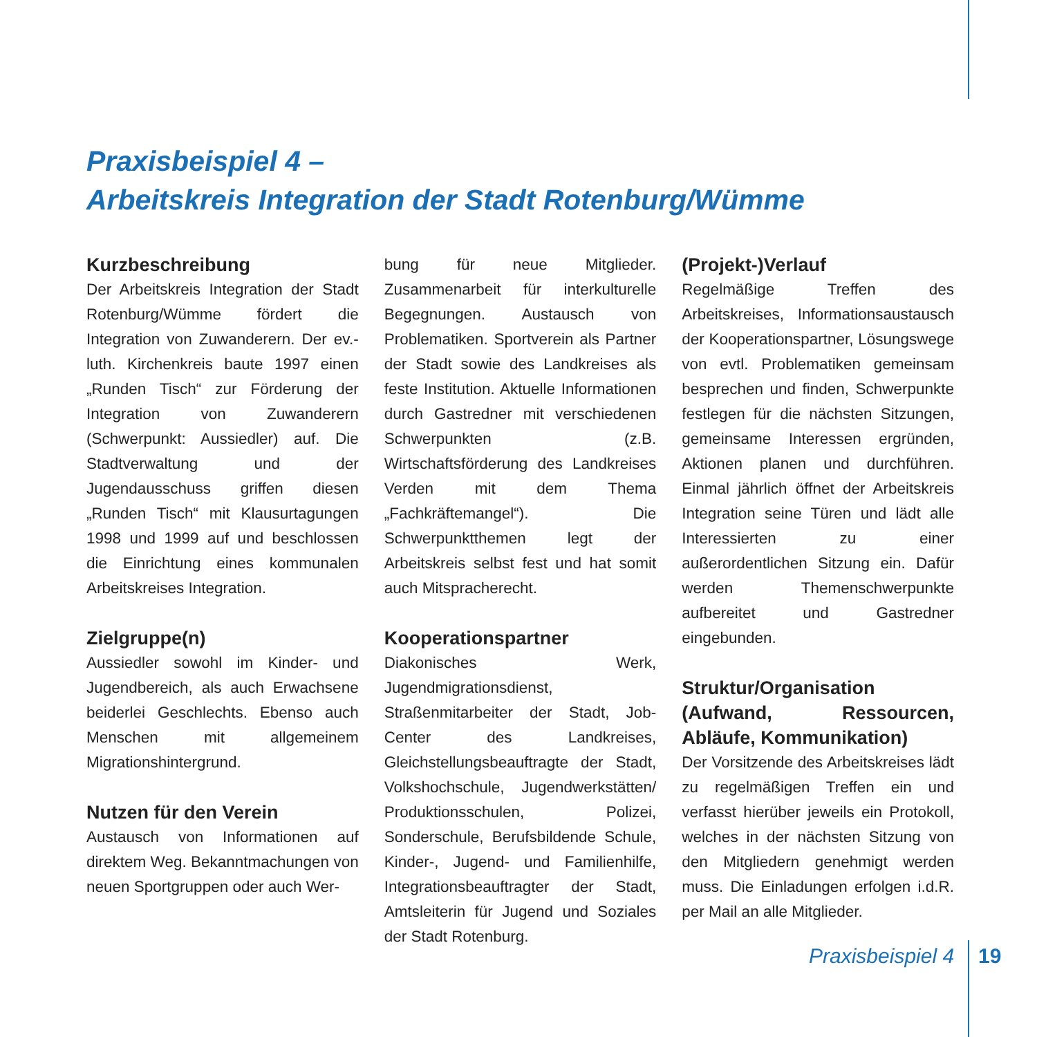Praxisbeispiel 4 –
Arbeitskreis Integration der Stadt Rotenburg/Wümme
Kurzbeschreibung
Der Arbeitskreis Integration der Stadt Rotenburg/Wümme fördert die Integration von Zuwanderern. Der ev.-luth. Kirchenkreis baute 1997 einen „Runden Tisch“ zur Förderung der Integration von Zuwanderern (Schwerpunkt: Aussiedler) auf. Die Stadtverwaltung und der Jugendausschuss griffen diesen „Runden Tisch“ mit Klausurtagungen 1998 und 1999 auf und beschlossen die Einrichtung eines kommunalen Arbeitskreises Integration.
Zielgruppe(n)
Aussiedler sowohl im Kinder- und Jugendbereich, als auch Erwachsene beiderlei Geschlechts. Ebenso auch Menschen mit allgemeinem Migrationshintergrund.
Nutzen für den Verein
Austausch von Informationen auf direktem Weg. Bekanntmachungen von neuen Sportgruppen oder auch Wer-
bung für neue Mitglieder. Zusammenarbeit für interkulturelle Begegnungen. Austausch von Problematiken. Sportverein als Partner der Stadt sowie des Landkreises als feste Institution. Aktuelle Informationen durch Gastredner mit verschiedenen Schwerpunkten (z.B. Wirtschaftsförderung des Landkreises Verden mit dem Thema „Fachkräftemangel“). Die Schwerpunktthemen legt der Arbeitskreis selbst fest und hat somit auch Mitspracherecht.
Kooperationspartner
Diakonisches Werk, Jugendmigrationsdienst, Straßenmitarbeiter der Stadt, Job-Center des Landkreises, Gleichstellungsbeauftragte der Stadt, Volkshochschule, Jugendwerkstätten/ Produktionsschulen, Polizei, Sonderschule, Berufsbildende Schule, Kinder-, Jugend- und Familienhilfe, Integrationsbeauftragter der Stadt, Amtsleiterin für Jugend und Soziales der Stadt Rotenburg.
(Projekt-)Verlauf
Regelmäßige Treffen des Arbeitskreises, Informationsaustausch der Kooperationspartner, Lösungswege von evtl. Problematiken gemeinsam besprechen und finden, Schwerpunkte festlegen für die nächsten Sitzungen, gemeinsame Interessen ergründen, Aktionen planen und durchführen. Einmal jährlich öffnet der Arbeitskreis Integration seine Türen und lädt alle Interessierten zu einer außerordentlichen Sitzung ein. Dafür werden Themenschwerpunkte aufbereitet und Gastredner eingebunden.
Struktur/Organisation (Aufwand, Ressourcen, Abläufe, Kommunikation)
Der Vorsitzende des Arbeitskreises lädt zu regelmäßigen Treffen ein und verfasst hierüber jeweils ein Protokoll, welches in der nächsten Sitzung von den Mitgliedern genehmigt werden muss. Die Einladungen erfolgen i.d.R. per Mail an alle Mitglieder.
Praxisbeispiel 4 19